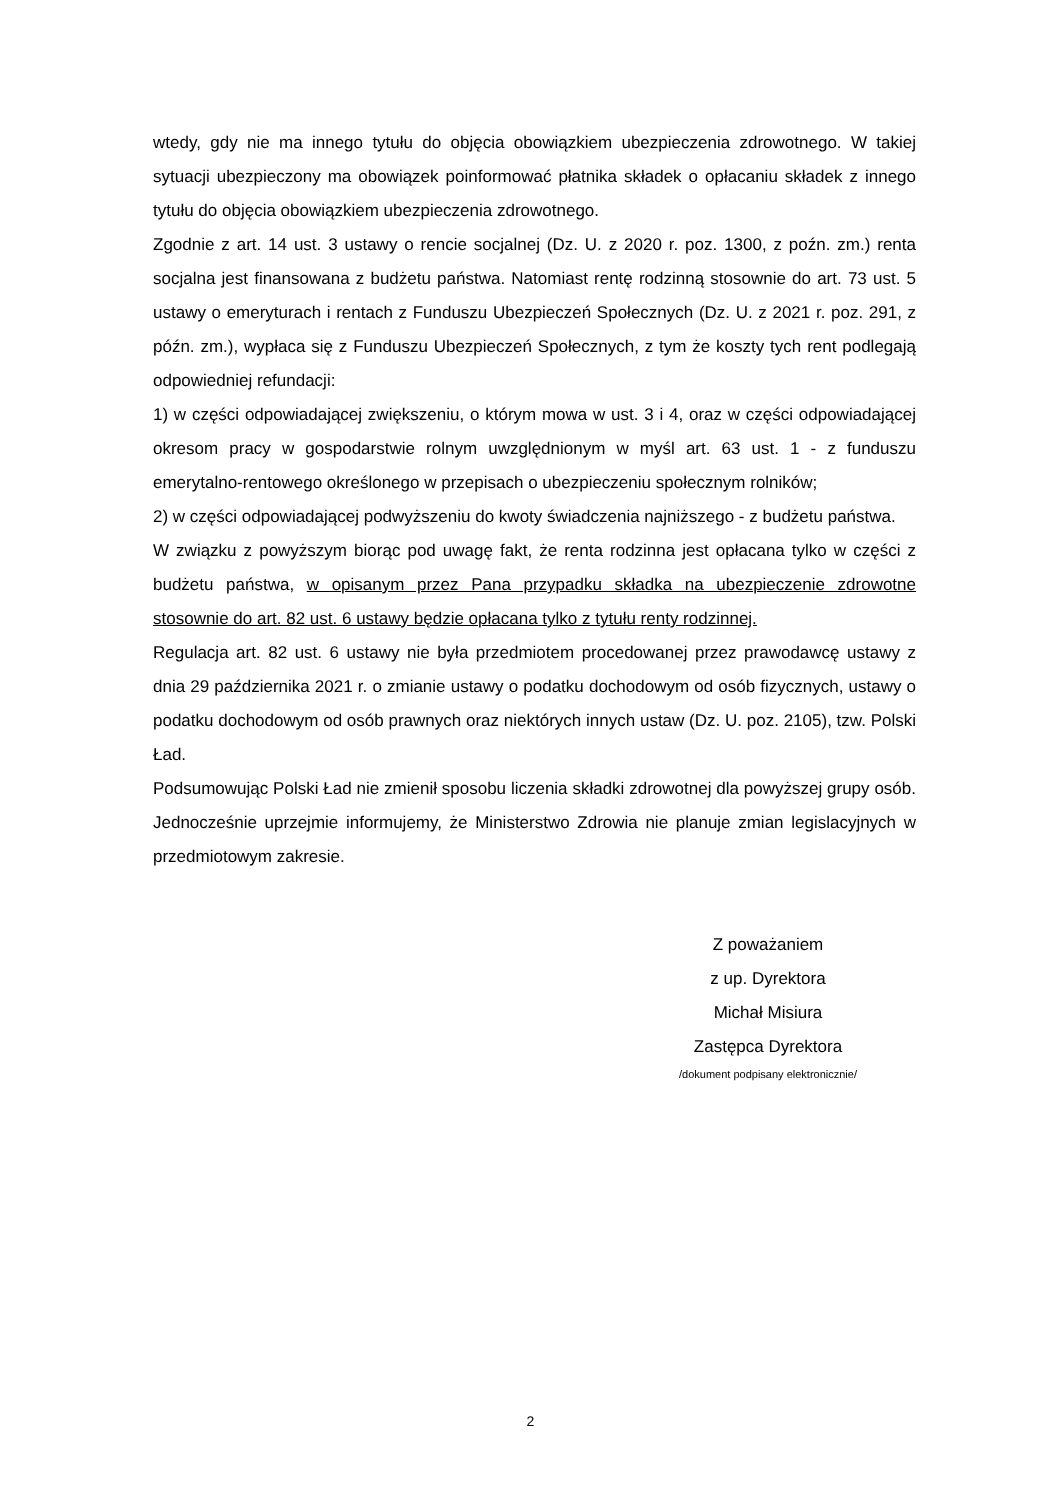wtedy, gdy nie ma innego tytułu do objęcia obowiązkiem ubezpieczenia zdrowotnego. W takiej sytuacji ubezpieczony ma obowiązek poinformować płatnika składek o opłacaniu składek z innego tytułu do objęcia obowiązkiem ubezpieczenia zdrowotnego.
Zgodnie z art. 14 ust. 3 ustawy o rencie socjalnej (Dz. U. z 2020 r. poz. 1300, z poźn. zm.) renta socjalna jest finansowana z budżetu państwa. Natomiast rentę rodzinną stosownie do art. 73 ust. 5 ustawy o emeryturach i rentach z Funduszu Ubezpieczeń Społecznych (Dz. U. z 2021 r. poz. 291, z późn. zm.), wypłaca się z Funduszu Ubezpieczeń Społecznych, z tym że koszty tych rent podlegają odpowiedniej refundacji:
1) w części odpowiadającej zwiększeniu, o którym mowa w ust. 3 i 4, oraz w części odpowiadającej okresom pracy w gospodarstwie rolnym uwzględnionym w myśl art. 63 ust. 1 - z funduszu emerytalno-rentowego określonego w przepisach o ubezpieczeniu społecznym rolników;
2) w części odpowiadającej podwyższeniu do kwoty świadczenia najniższego - z budżetu państwa.
W związku z powyższym biorąc pod uwagę fakt, że renta rodzinna jest opłacana tylko w części z budżetu państwa, w opisanym przez Pana przypadku składka na ubezpieczenie zdrowotne stosownie do art. 82 ust. 6 ustawy będzie opłacana tylko z tytułu renty rodzinnej.
Regulacja art. 82 ust. 6 ustawy nie była przedmiotem procedowanej przez prawodawcę ustawy z dnia 29 października 2021 r. o zmianie ustawy o podatku dochodowym od osób fizycznych, ustawy o podatku dochodowym od osób prawnych oraz niektórych innych ustaw (Dz. U. poz. 2105), tzw. Polski Ład.
Podsumowując Polski Ład nie zmienił sposobu liczenia składki zdrowotnej dla powyższej grupy osób. Jednocześnie uprzejmie informujemy, że Ministerstwo Zdrowia nie planuje zmian legislacyjnych w przedmiotowym zakresie.
Z poważaniem
z up. Dyrektora
Michał Misiura
Zastępca Dyrektora
/dokument podpisany elektronicznie/
2